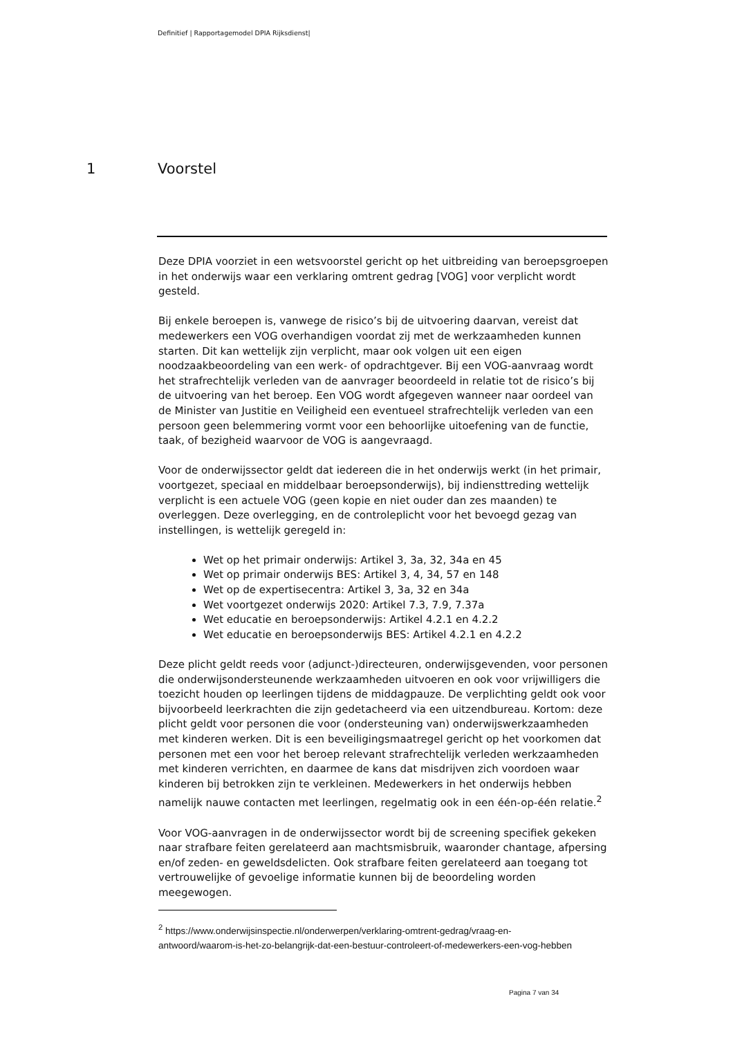Definitief | Rapportagemodel DPIA Rijksdienst|
1 Voorstel
Deze DPIA voorziet in een wetsvoorstel gericht op het uitbreiding van beroepsgroepen in het onderwijs waar een verklaring omtrent gedrag [VOG] voor verplicht wordt gesteld.
Bij enkele beroepen is, vanwege de risico’s bij de uitvoering daarvan, vereist dat medewerkers een VOG overhandigen voordat zij met de werkzaamheden kunnen starten. Dit kan wettelijk zijn verplicht, maar ook volgen uit een eigen noodzaakbeoordeling van een werk- of opdrachtgever. Bij een VOG-aanvraag wordt het strafrechtelijk verleden van de aanvrager beoordeeld in relatie tot de risico’s bij de uitvoering van het beroep. Een VOG wordt afgegeven wanneer naar oordeel van de Minister van Justitie en Veiligheid een eventueel strafrechtelijk verleden van een persoon geen belemmering vormt voor een behoorlijke uitoefening van de functie, taak, of bezigheid waarvoor de VOG is aangevraagd.
Voor de onderwijssector geldt dat iedereen die in het onderwijs werkt (in het primair, voortgezet, speciaal en middelbaar beroepsonderwijs), bij indiensttreding wettelijk verplicht is een actuele VOG (geen kopie en niet ouder dan zes maanden) te overleggen. Deze overlegging, en de controleplicht voor het bevoegd gezag van instellingen, is wettelijk geregeld in:
Wet op het primair onderwijs: Artikel 3, 3a, 32, 34a en 45
Wet op primair onderwijs BES: Artikel 3, 4, 34, 57 en 148
Wet op de expertisecentra: Artikel 3, 3a, 32 en 34a
Wet voortgezet onderwijs 2020: Artikel 7.3, 7.9, 7.37a
Wet educatie en beroepsonderwijs: Artikel 4.2.1 en 4.2.2
Wet educatie en beroepsonderwijs BES: Artikel 4.2.1 en 4.2.2
Deze plicht geldt reeds voor (adjunct-)directeuren, onderwijsgevenden, voor personen die onderwijsondersteunende werkzaamheden uitvoeren en ook voor vrijwilligers die toezicht houden op leerlingen tijdens de middagpauze. De verplichting geldt ook voor bijvoorbeeld leerkrachten die zijn gedetacheerd via een uitzendbureau. Kortom: deze plicht geldt voor personen die voor (ondersteuning van) onderwijswerkzaamheden met kinderen werken. Dit is een beveiligingsmaatregel gericht op het voorkomen dat personen met een voor het beroep relevant strafrechtelijk verleden werkzaamheden met kinderen verrichten, en daarmee de kans dat misdrijven zich voordoen waar kinderen bij betrokken zijn te verkleinen. Medewerkers in het onderwijs hebben namelijk nauwe contacten met leerlingen, regelmatig ook in een één-op-één relatie.<sup>2</sup>
Voor VOG-aanvragen in de onderwijssector wordt bij de screening specifiek gekeken naar strafbare feiten gerelateerd aan machtsmisbruik, waaronder chantage, afpersing en/of zeden- en geweldsdelicten. Ook strafbare feiten gerelateerd aan toegang tot vertrouwelijke of gevoelige informatie kunnen bij de beoordeling worden meegewogen.
<sup>2</sup> https://www.onderwijsinspectie.nl/onderwerpen/verklaring-omtrent-gedrag/vraag-en-antwoord/waarom-is-het-zo-belangrijk-dat-een-bestuur-controleert-of-medewerkers-een-vog-hebben
Pagina 7 van 34